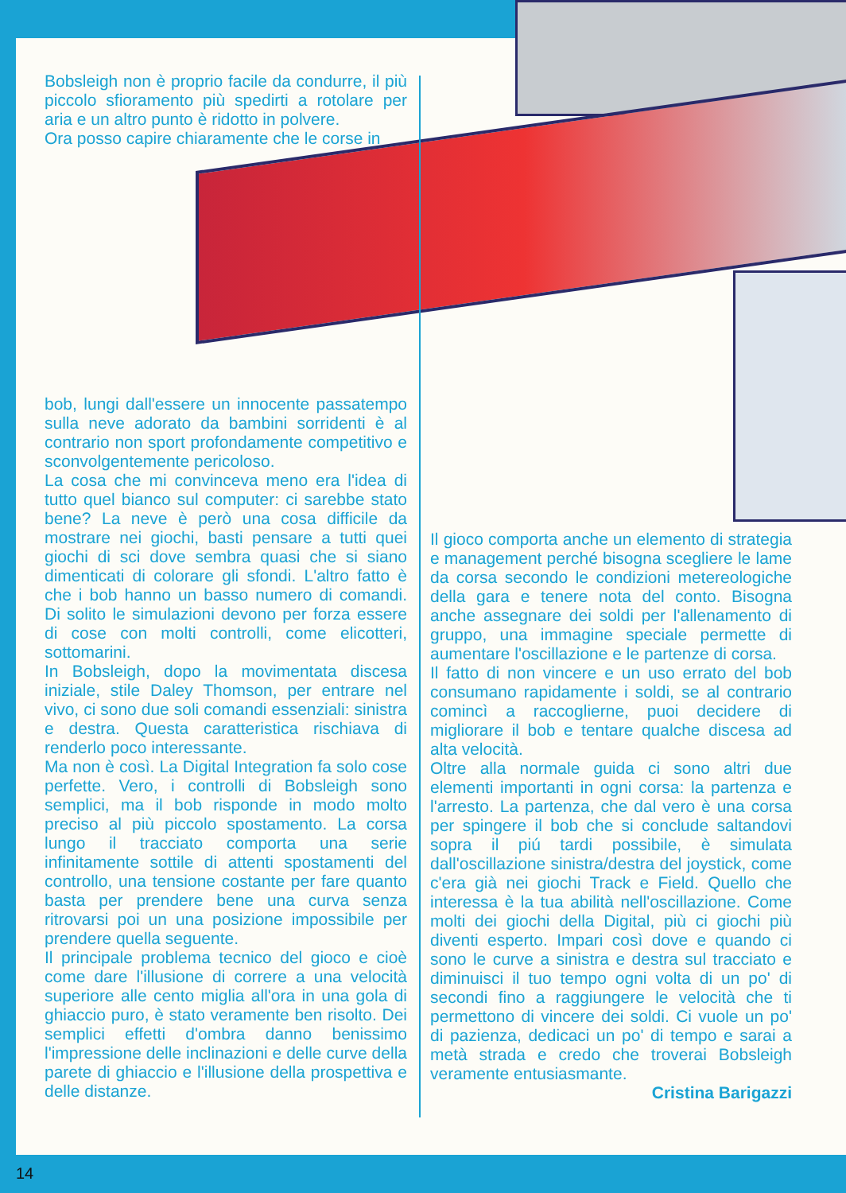Bobsleigh non è proprio facile da condurre, il più piccolo sfioramento più spedirti a rotolare per aria e un altro punto è ridotto in polvere.
Ora posso capire chiaramente che le corse in
bob, lungi dall'essere un innocente passatempo sulla neve adorato da bambini sorridenti è al contrario non sport profondamente competitivo e sconvolgentemente pericoloso.
La cosa che mi convinceva meno era l'idea di tutto quel bianco sul computer: ci sarebbe stato bene? La neve è però una cosa difficile da mostrare nei giochi, basti pensare a tutti quei giochi di sci dove sembra quasi che si siano dimenticati di colorare gli sfondi. L'altro fatto è che i bob hanno un basso numero di comandi. Di solito le simulazioni devono per forza essere di cose con molti controlli, come elicotteri, sottomarini.
In Bobsleigh, dopo la movimentata discesa iniziale, stile Daley Thomson, per entrare nel vivo, ci sono due soli comandi essenziali: sinistra e destra. Questa caratteristica rischiava di renderlo poco interessante.
Ma non è così. La Digital Integration fa solo cose perfette. Vero, i controlli di Bobsleigh sono semplici, ma il bob risponde in modo molto preciso al più piccolo spostamento. La corsa lungo il tracciato comporta una serie infinitamente sottile di attenti spostamenti del controllo, una tensione costante per fare quanto basta per prendere bene una curva senza ritrovarsi poi un una posizione impossibile per prendere quella seguente.
Il principale problema tecnico del gioco e cioè come dare l'illusione di correre a una velocità superiore alle cento miglia all'ora in una gola di ghiaccio puro, è stato veramente ben risolto. Dei semplici effetti d'ombra danno benissimo l'impressione delle inclinazioni e delle curve della parete di ghiaccio e l'illusione della prospettiva e delle distanze.
Il gioco comporta anche un elemento di strategia e management perché bisogna scegliere le lame da corsa secondo le condizioni metereologiche della gara e tenere nota del conto. Bisogna anche assegnare dei soldi per l'allenamento di gruppo, una immagine speciale permette di aumentare l'oscillazione e le partenze di corsa.
Il fatto di non vincere e un uso errato del bob consumano rapidamente i soldi, se al contrario comincì a raccoglierne, puoi decidere di migliorare il bob e tentare qualche discesa ad alta velocità.
Oltre alla normale guida ci sono altri due elementi importanti in ogni corsa: la partenza e l'arresto. La partenza, che dal vero è una corsa per spingere il bob che si conclude saltandovi sopra il piú tardi possibile, è simulata dall'oscillazione sinistra/destra del joystick, come c'era già nei giochi Track e Field. Quello che interessa è la tua abilità nell'oscillazione. Come molti dei giochi della Digital, più ci giochi più diventi esperto. Impari così dove e quando ci sono le curve a sinistra e destra sul tracciato e diminuisci il tuo tempo ogni volta di un po' di secondi fino a raggiungere le velocità che ti permettono di vincere dei soldi. Ci vuole un po' di pazienza, dedicaci un po' di tempo e sarai a metà strada e credo che troverai Bobsleigh veramente entusiasmante.
Cristina Barigazzi
14